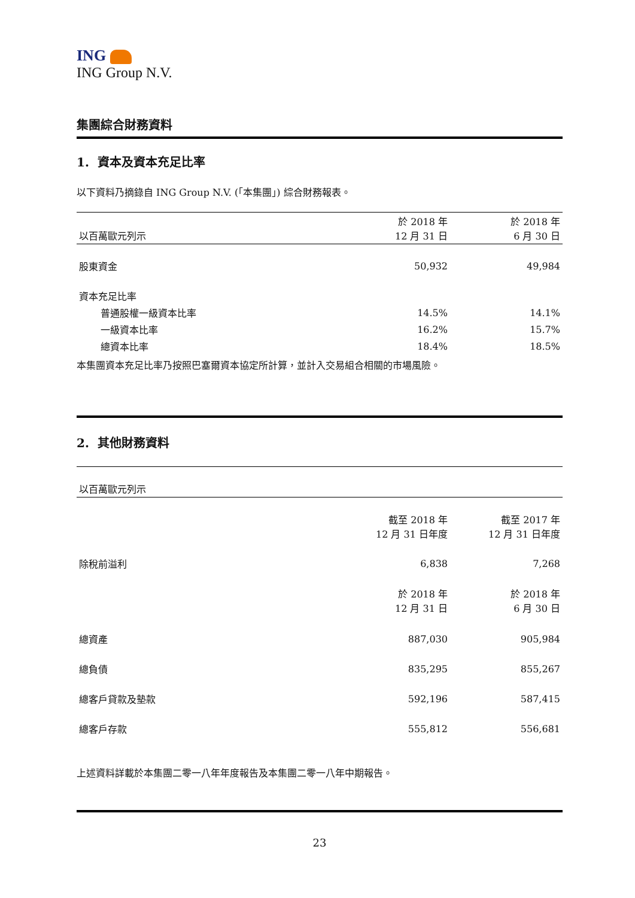ING
ING Group N.V.
集團綜合財務資料
1. 資本及資本充足比率
以下資料乃摘錄自 ING Group N.V. (「本集團」) 綜合財務報表。
| 以百萬歐元列示 | 於 2018 年 12 月 31 日 | 於 2018 年 6 月 30 日 |
| --- | --- | --- |
| 股東資金 | 50,932 | 49,984 |
| 資本充足比率 | | |
| 普通股權一級資本比率 | 14.5% | 14.1% |
| 一級資本比率 | 16.2% | 15.7% |
| 總資本比率 | 18.4% | 18.5% |
本集團資本充足比率乃按照巴塞爾資本協定所計算，並計入交易組合相關的市場風險。
2. 其他財務資料
| 以百萬歐元列示 | | |
| --- | --- | --- |
| | 截至 2018 年 12 月 31 日年度 | 截至 2017 年 12 月 31 日年度 |
| 除稅前溢利 | 6,838 | 7,268 |
| | 於 2018 年 12 月 31 日 | 於 2018 年 6 月 30 日 |
| 總資產 | 887,030 | 905,984 |
| 總負債 | 835,295 | 855,267 |
| 總客戶貸款及墊款 | 592,196 | 587,415 |
| 總客戶存款 | 555,812 | 556,681 |
上述資料詳載於本集團二零一八年年度報告及本集團二零一八年中期報告。
23